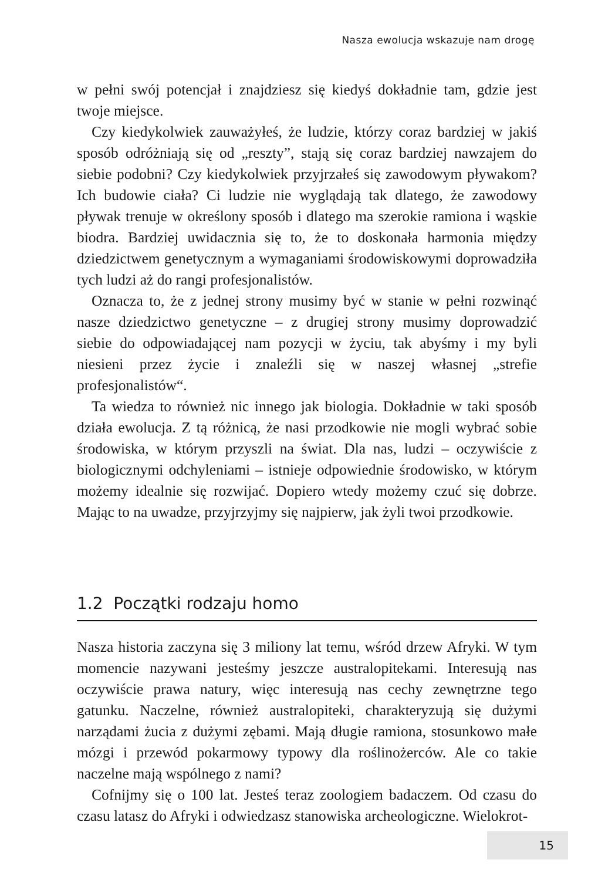Nasza ewolucja wskazuje nam drogę
w pełni swój potencjał i znajdziesz się kiedyś dokładnie tam, gdzie jest twoje miejsce.
Czy kiedykolwiek zauważyłeś, że ludzie, którzy coraz bardziej w jakiś sposób odróżniają się od „reszty”, stają się coraz bardziej nawzajem do siebie podobni? Czy kiedykolwiek przyjrzałeś się zawodowym pływakom? Ich budowie ciała? Ci ludzie nie wyglądają tak dlatego, że zawodowy pływak trenuje w określony sposób i dlatego ma szerokie ramiona i wąskie biodra. Bardziej uwidacznia się to, że to doskonała harmonia między dziedzictwem genetycznym a wymaganiami środowiskowymi doprowadziła tych ludzi aż do rangi profesjonalistów.
Oznacza to, że z jednej strony musimy być w stanie w pełni rozwinąć nasze dziedzictwo genetyczne – z drugiej strony musimy doprowadzić siebie do odpowiadającej nam pozycji w życiu, tak abyśmy i my byli niesieni przez życie i znaleźli się w naszej własnej „strefie profesjonalistów“.
Ta wiedza to również nic innego jak biologia. Dokładnie w taki sposób działa ewolucja. Z tą różnicą, że nasi przodkowie nie mogli wybrać sobie środowiska, w którym przyszli na świat. Dla nas, ludzi – oczywiście z biologicznymi odchyleniami – istnieje odpowiednie środowisko, w którym możemy idealnie się rozwijać. Dopiero wtedy możemy czuć się dobrze. Mając to na uwadze, przyjrzyjmy się najpierw, jak żyli twoi przodkowie.
1.2 Początki rodzaju homo
Nasza historia zaczyna się 3 miliony lat temu, wśród drzew Afryki. W tym momencie nazywani jesteśmy jeszcze australopitekami. Interesują nas oczywiście prawa natury, więc interesują nas cechy zewnętrzne tego gatunku. Naczelne, również australopiteki, charakteryzują się dużymi narządami żucia z dużymi zębami. Mają długie ramiona, stosunkowo małe mózgi i przewód pokarmowy typowy dla roślinożerców. Ale co takie naczelne mają wspólnego z nami?
Cofnijmy się o 100 lat. Jesteś teraz zoologiem badaczem. Od czasu do czasu latasz do Afryki i odwiedzasz stanowiska archeologiczne. Wielokrot-
15